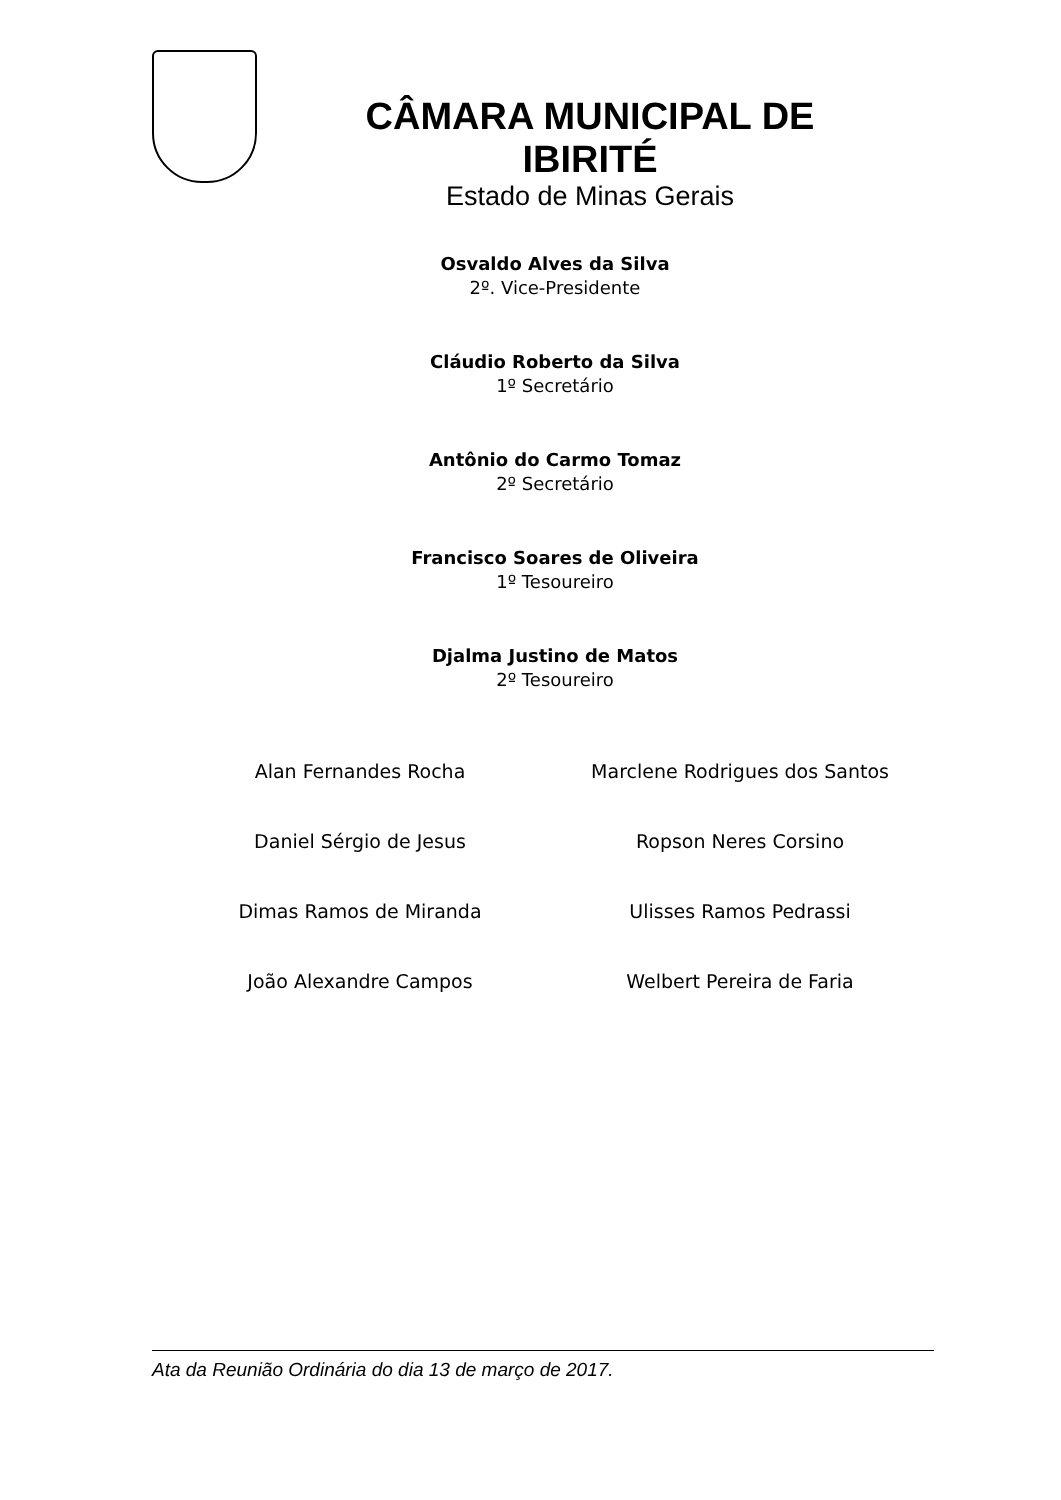CÂMARA MUNICIPAL DE IBIRITÉ
Estado de Minas Gerais
Osvaldo Alves da Silva
2º. Vice-Presidente
Cláudio Roberto da Silva
1º Secretário
Antônio do Carmo Tomaz
2º Secretário
Francisco Soares de Oliveira
1º Tesoureiro
Djalma Justino de Matos
2º Tesoureiro
Alan Fernandes Rocha
Marclene Rodrigues dos Santos
Daniel Sérgio de Jesus
Ropson Neres Corsino
Dimas Ramos de Miranda
Ulisses Ramos Pedrassi
João Alexandre Campos
Welbert Pereira de Faria
Ata da Reunião Ordinária do dia 13 de março de 2017.